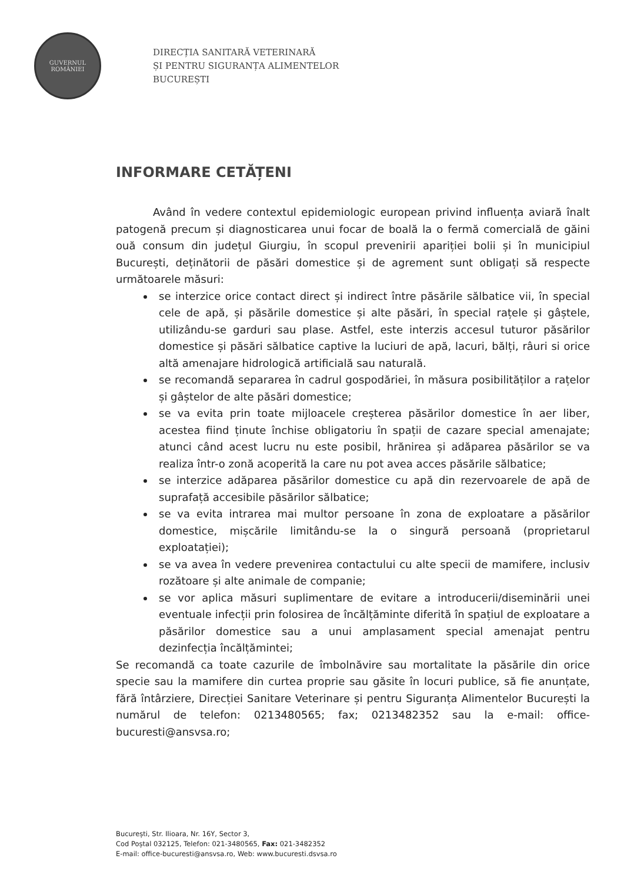GUVERNUL
ROMÂNIEI
DIRECȚIA SANITARĂ VETERINARĂ
ȘI PENTRU SIGURANȚA ALIMENTELOR
BUCUREȘTI
INFORMARE CETĂȚENI
Având în vedere contextul epidemiologic european privind influența aviară înalt patogenă precum și diagnosticarea unui focar de boală la o fermă comercială de găini ouă consum din județul Giurgiu, în scopul prevenirii apariției bolii și în municipiul București, deținătorii de păsări domestice și de agrement sunt obligați să respecte următoarele măsuri:
se interzice orice contact direct și indirect între păsările sălbatice vii, în special cele de apă, și păsările domestice și alte păsări, în special rațele și gâștele, utilizându-se garduri sau plase. Astfel, este interzis accesul tuturor păsărilor domestice și păsări sălbatice captive la luciuri de apă, lacuri, bălți, râuri si orice altă amenajare hidrologică artificială sau naturală.
se recomandă separarea în cadrul gospodăriei, în măsura posibilităților a rațelor și gâștelor de alte păsări domestice;
se va evita prin toate mijloacele creșterea păsărilor domestice în aer liber, acestea fiind ținute închise obligatoriu în spații de cazare special amenajate; atunci când acest lucru nu este posibil, hrănirea și adăparea păsărilor se va realiza într-o zonă acoperită la care nu pot avea acces păsările sălbatice;
se interzice adăparea păsărilor domestice cu apă din rezervoarele de apă de suprafață accesibile păsărilor sălbatice;
se va evita intrarea mai multor persoane în zona de exploatare a păsărilor domestice, mișcările limitându-se la o singură persoană (proprietarul exploatației);
se va avea în vedere prevenirea contactului cu alte specii de mamifere, inclusiv rozătoare și alte animale de companie;
se vor aplica măsuri suplimentare de evitare a introducerii/diseminării unei eventuale infecții prin folosirea de încălțăminte diferită în spațiul de exploatare a păsărilor domestice sau a unui amplasament special amenajat pentru dezinfecția încălțămintei;
Se recomandă ca toate cazurile de îmbolnăvire sau mortalitate la păsările din orice specie sau la mamifere din curtea proprie sau găsite în locuri publice, să fie anunțate, fără întârziere, Direcției Sanitare Veterinare și pentru Siguranța Alimentelor București la numărul de telefon: 0213480565; fax; 0213482352 sau la e-mail: office-bucuresti@ansvsa.ro;
București, Str. Ilioara, Nr. 16Y, Sector 3,
Cod Poștal 032125, Telefon: 021-3480565, Fax: 021-3482352
E-mail: office-bucuresti@ansvsa.ro, Web: www.bucuresti.dsvsa.ro